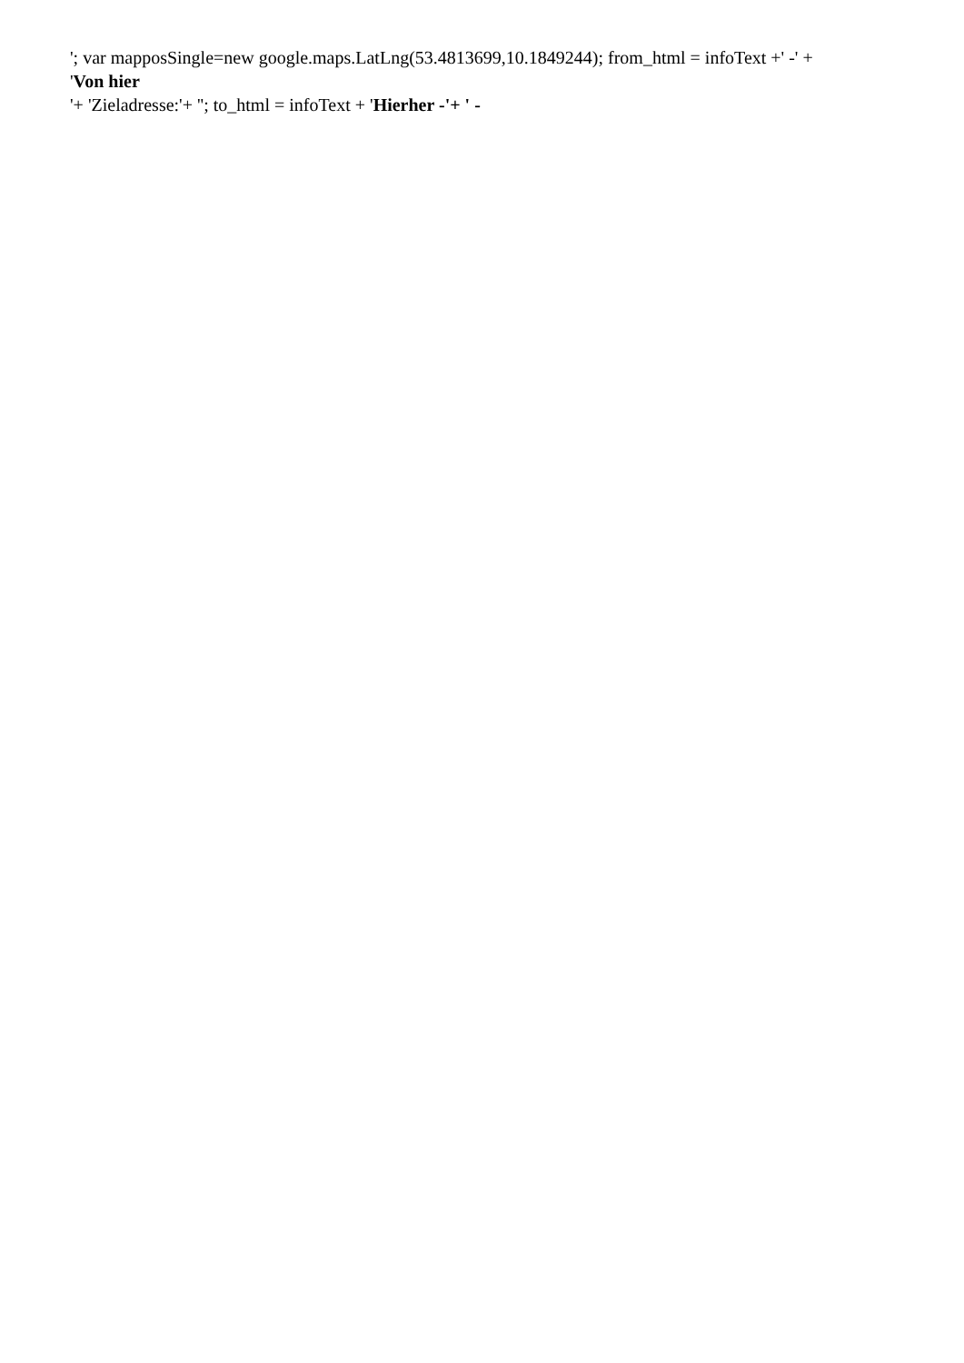'; var mapposSingle=new google.maps.LatLng(53.4813699,10.1849244); from_html = infoText +' -' +
'Von hier
'+ 'Zieladresse:'+ ''; to_html = infoText + 'Hierher -'+ ' -